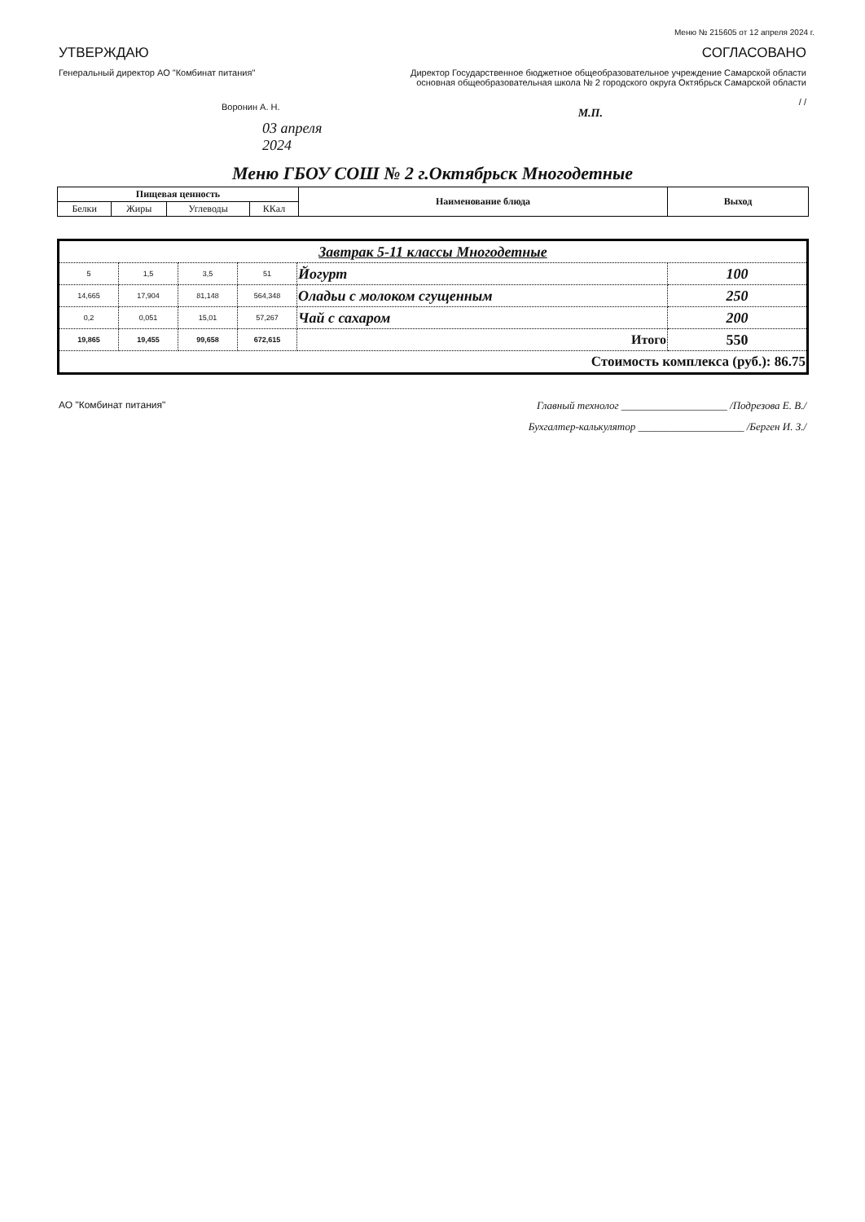Меню № 215605 от 12 апреля 2024 г.
УТВЕРЖДАЮ
Генеральный директор АО "Комбинат питания"
Воронин А. Н.
03 апреля 2024
СОГЛАСОВАНО
Директор Государственное бюджетное общеобразовательное учреждение Самарской области основная общеобразовательная школа № 2 городского округа Октябрьск Самарской области
/ /
М.П.
Меню ГБОУ СОШ № 2 г.Октябрьск Многодетные
| Пищевая ценность | | | | Наименование блюда | Выход |
| --- | --- | --- | --- | --- | --- |
| Белки | Жиры | Углеводы | ККал | | |
| Завтрак 5-11 классы Многодетные | | | | | |
| 5 | 1,5 | 3,5 | 51 | Йогурт | 100 |
| 14,665 | 17,904 | 81,148 | 564,348 | Оладьи с молоком сгущенным | 250 |
| 0,2 | 0,051 | 15,01 | 57,267 | Чай с сахаром | 200 |
| 19,865 | 19,455 | 99,658 | 672,615 | Итого | 550 |
| Стоимость комплекса (руб.): 86.75 | | | | | |
АО "Комбинат питания" Главный технолог ____________________ /Подрезова Е. В./
Бухгалтер-калькулятор ____________________ /Берген И. З./